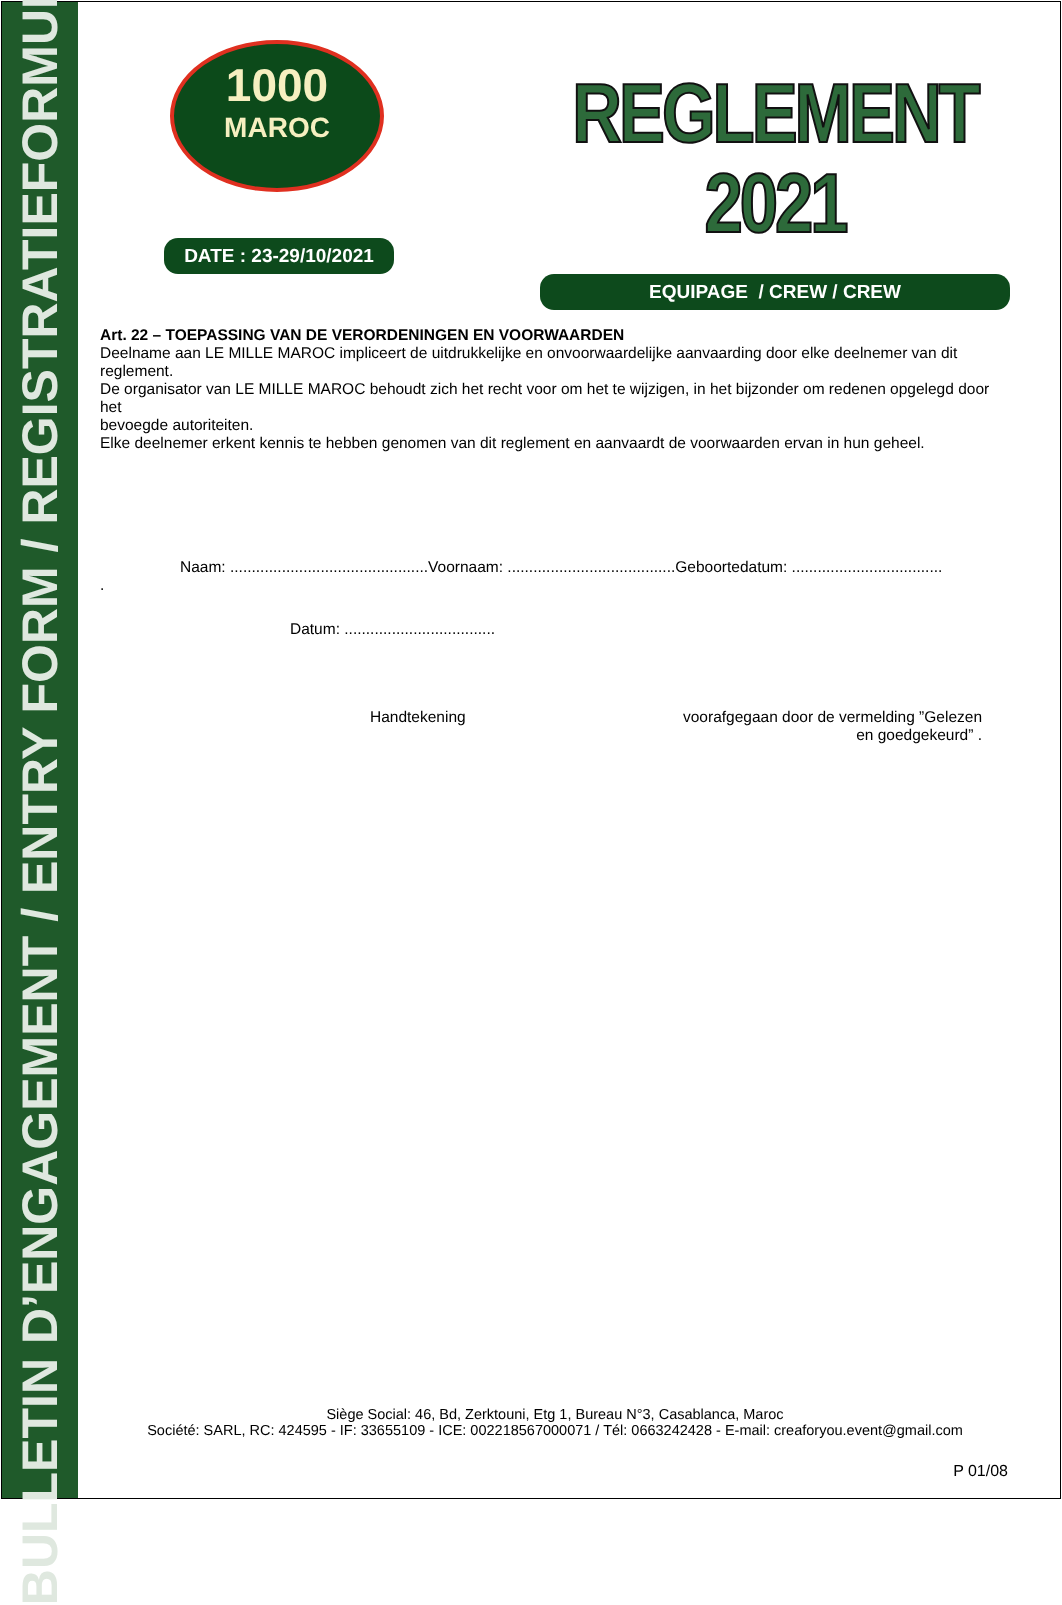BULLETIN D’ENGAGEMENT / ENTRY FORM / REGISTRATIEFORMULIER
1000
MAROC
DATE : 23-29/10/2021
REGLEMENT 2021
EQUIPAGE / CREW / CREW
Art. 22 – TOEPASSING VAN DE VERORDENINGEN EN VOORWAARDEN
Deelname aan LE MILLE MAROC impliceert de uitdrukkelijke en onvoorwaardelijke aanvaarding door elke deelnemer van dit reglement.
De organisator van LE MILLE MAROC behoudt zich het recht voor om het te wijzigen, in het bijzonder om redenen opgelegd door het
bevoegde autoriteiten.
Elke deelnemer erkent kennis te hebben genomen van dit reglement en aanvaardt de voorwaarden ervan in hun geheel.
Naam: ..............................................Voornaam: .......................................Geboortedatum: ...................................
.
Datum: ...................................
Handtekening voorafgegaan door de vermelding ”Gelezen en goedgekeurd” .
Siège Social: 46, Bd, Zerktouni, Etg 1, Bureau N°3, Casablanca, Maroc
Société: SARL, RC: 424595 - IF: 33655109 - ICE: 002218567000071 / Tél: 0663242428 - E-mail: creaforyou.event@gmail.com
P 01/08